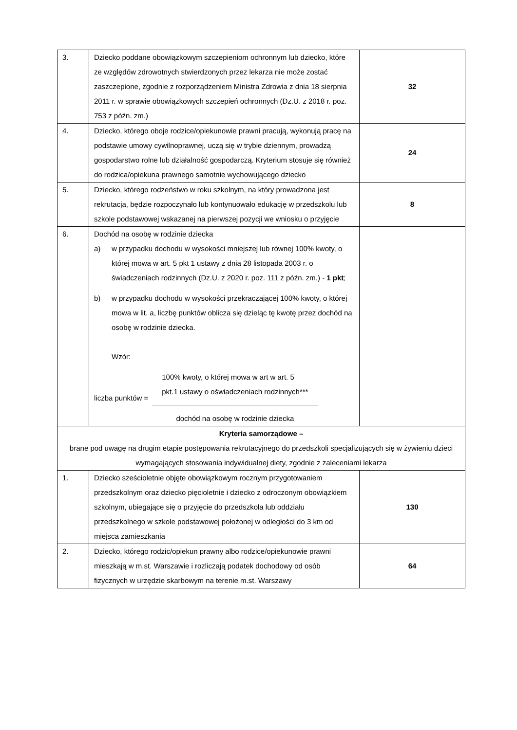| 3. | Dziecko poddane obowiązkowym szczepieniom ochronnym lub dziecko, które ze względów zdrowotnych stwierdzonych przez lekarza nie może zostać zaszczepione, zgodnie z rozporządzeniem Ministra Zdrowia z dnia 18 sierpnia 2011 r. w sprawie obowiązkowych szczepień ochronnych (Dz.U. z 2018 r. poz. 753 z późn. zm.) | 32 |
| 4. | Dziecko, którego oboje rodzice/opiekunowie prawni pracują, wykonują pracę na podstawie umowy cywilnoprawnej, uczą się w trybie dziennym, prowadzą gospodarstwo rolne lub działalność gospodarczą. Kryterium stosuje się również do rodzica/opiekuna prawnego samotnie wychowującego dziecko | 24 |
| 5. | Dziecko, którego rodzeństwo w roku szkolnym, na który prowadzona jest rekrutacja, będzie rozpoczynało lub kontynuowało edukację w przedszkolu lub szkole podstawowej wskazanej na pierwszej pozycji we wniosku o przyjęcie | 8 |
| 6. | Dochód na osobę w rodzinie dziecka a) w przypadku dochodu w wysokości mniejszej lub równej 100% kwoty, o której mowa w art. 5 pkt 1 ustawy z dnia 28 listopada 2003 r. o świadczeniach rodzinnych (Dz.U. z 2020 r. poz. 111 z późn. zm.) - 1 pkt ; b) w przypadku dochodu w wysokości przekraczającej 100% kwoty, o której mowa w lit. a, liczbę punktów oblicza się dzieląc tę kwotę przez dochód na osobę w rodzinie dziecka. Wzór: liczba punktów = 100% kwoty, o której mowa w art w art. 5 pkt.1 ustawy o oświadczeniach rodzinnych*** dochód na osobę w rodzinie dziecka | |
| Kryteria samorządowe – brane pod uwagę na drugim etapie postępowania rekrutacyjnego do przedszkoli specjalizujących się w żywieniu dzieci wymagających stosowania indywidualnej diety, zgodnie z zaleceniami lekarza | | |
| 1. | Dziecko sześcioletnie objęte obowiązkowym rocznym przygotowaniem przedszkolnym oraz dziecko pięcioletnie i dziecko z odroczonym obowiązkiem szkolnym, ubiegające się o przyjęcie do przedszkola lub oddziału przedszkolnego w szkole podstawowej położonej w odległości do 3 km od miejsca zamieszkania | 130 |
| 2. | Dziecko, którego rodzic/opiekun prawny albo rodzice/opiekunowie prawni mieszkają w m.st. Warszawie i rozliczają podatek dochodowy od osób fizycznych w urzędzie skarbowym na terenie m.st. Warszawy | 64 |